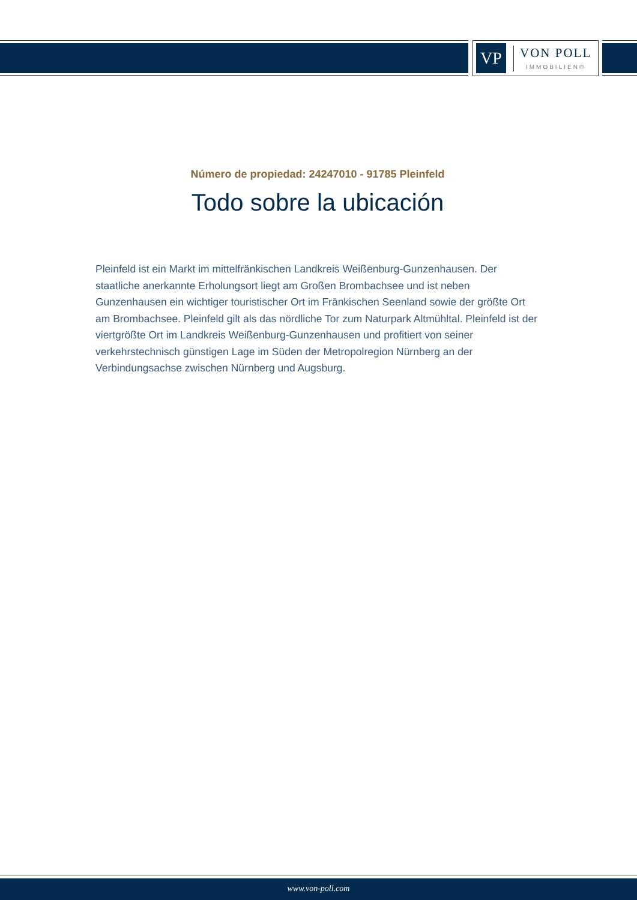VP
VON POLL
IMMOBILIEN®
Número de propiedad: 24247010 - 91785 Pleinfeld
Todo sobre la ubicación
Pleinfeld ist ein Markt im mittelfränkischen Landkreis Weißenburg-Gunzenhausen. Der staatliche anerkannte Erholungsort liegt am Großen Brombachsee und ist neben Gunzenhausen ein wichtiger touristischer Ort im Fränkischen Seenland sowie der größte Ort am Brombachsee. Pleinfeld gilt als das nördliche Tor zum Naturpark Altmühltal. Pleinfeld ist der viertgrößte Ort im Landkreis Weißenburg-Gunzenhausen und profitiert von seiner verkehrstechnisch günstigen Lage im Süden der Metropolregion Nürnberg an der Verbindungsachse zwischen Nürnberg und Augsburg.
www.von-poll.com